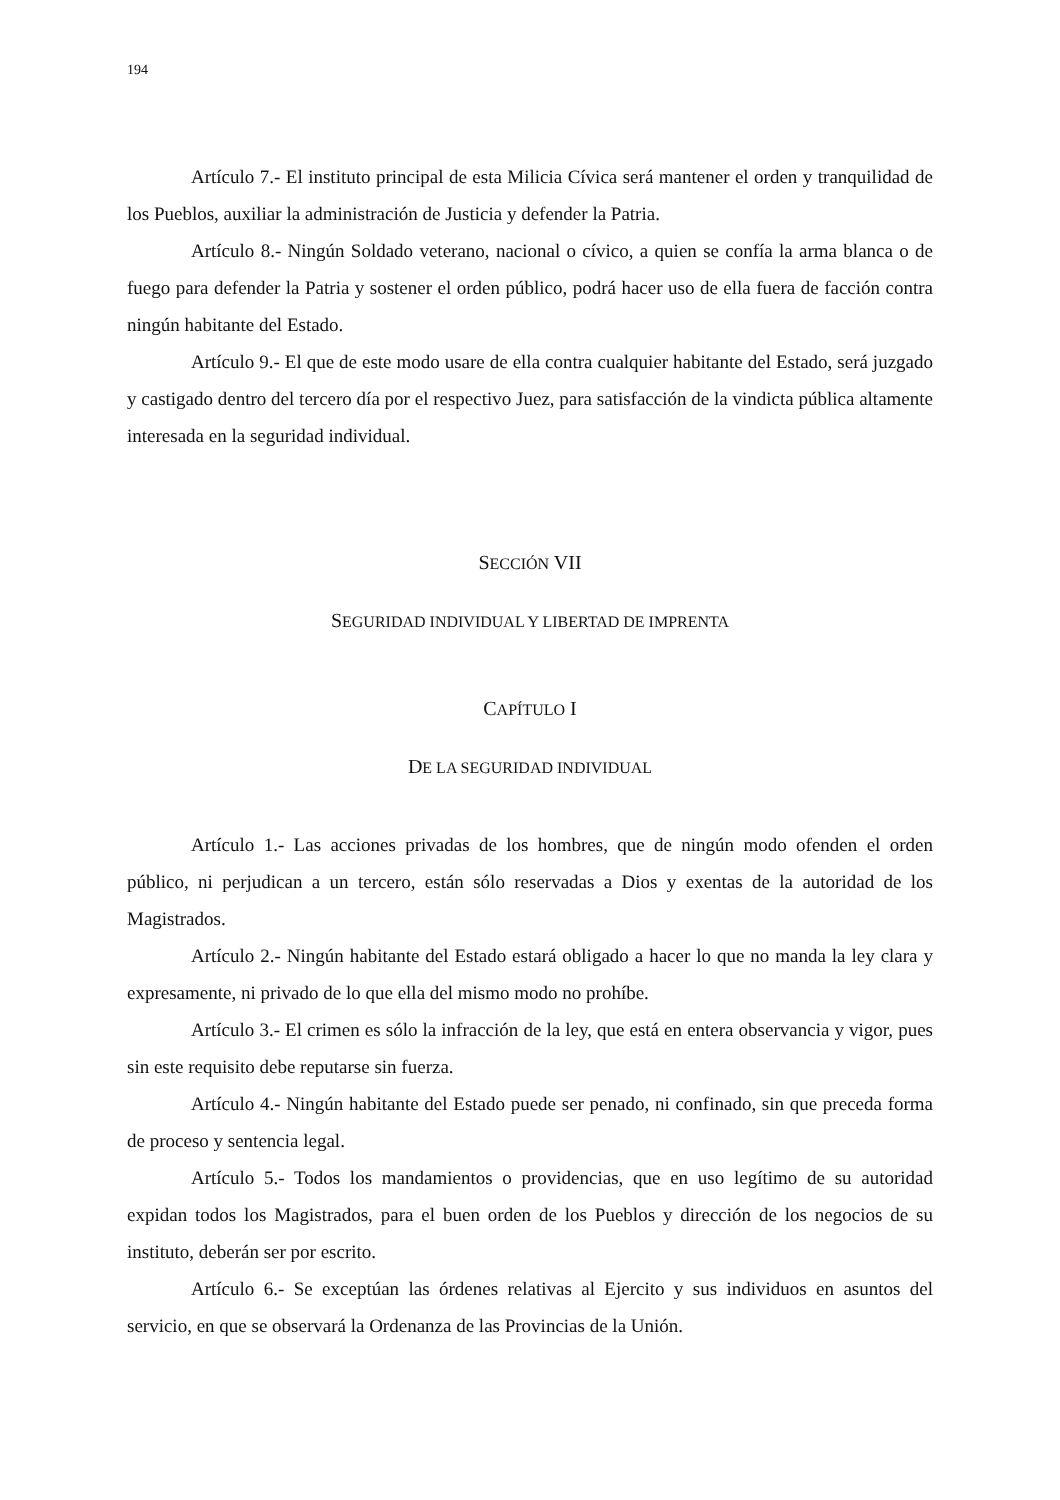194
Artículo 7.- El instituto principal de esta Milicia Cívica será mantener el orden y tranquilidad de los Pueblos, auxiliar la administración de Justicia y defender la Patria.
Artículo 8.- Ningún Soldado veterano, nacional o cívico, a quien se confía la arma blanca o de fuego para defender la Patria y sostener el orden público, podrá hacer uso de ella fuera de facción contra ningún habitante del Estado.
Artículo 9.- El que de este modo usare de ella contra cualquier habitante del Estado, será juzgado y castigado dentro del tercero día por el respectivo Juez, para satisfacción de la vindicta pública altamente interesada en la seguridad individual.
SECCIÓN VII
SEGURIDAD INDIVIDUAL Y LIBERTAD DE IMPRENTA
CAPÍTULO I
DE LA SEGURIDAD INDIVIDUAL
Artículo 1.- Las acciones privadas de los hombres, que de ningún modo ofenden el orden público, ni perjudican a un tercero, están sólo reservadas a Dios y exentas de la autoridad de los Magistrados.
Artículo 2.- Ningún habitante del Estado estará obligado a hacer lo que no manda la ley clara y expresamente, ni privado de lo que ella del mismo modo no prohíbe.
Artículo 3.- El crimen es sólo la infracción de la ley, que está en entera observancia y vigor, pues sin este requisito debe reputarse sin fuerza.
Artículo 4.- Ningún habitante del Estado puede ser penado, ni confinado, sin que preceda forma de proceso y sentencia legal.
Artículo 5.- Todos los mandamientos o providencias, que en uso legítimo de su autoridad expidan todos los Magistrados, para el buen orden de los Pueblos y dirección de los negocios de su instituto, deberán ser por escrito.
Artículo 6.- Se exceptúan las órdenes relativas al Ejercito y sus individuos en asuntos del servicio, en que se observará la Ordenanza de las Provincias de la Unión.